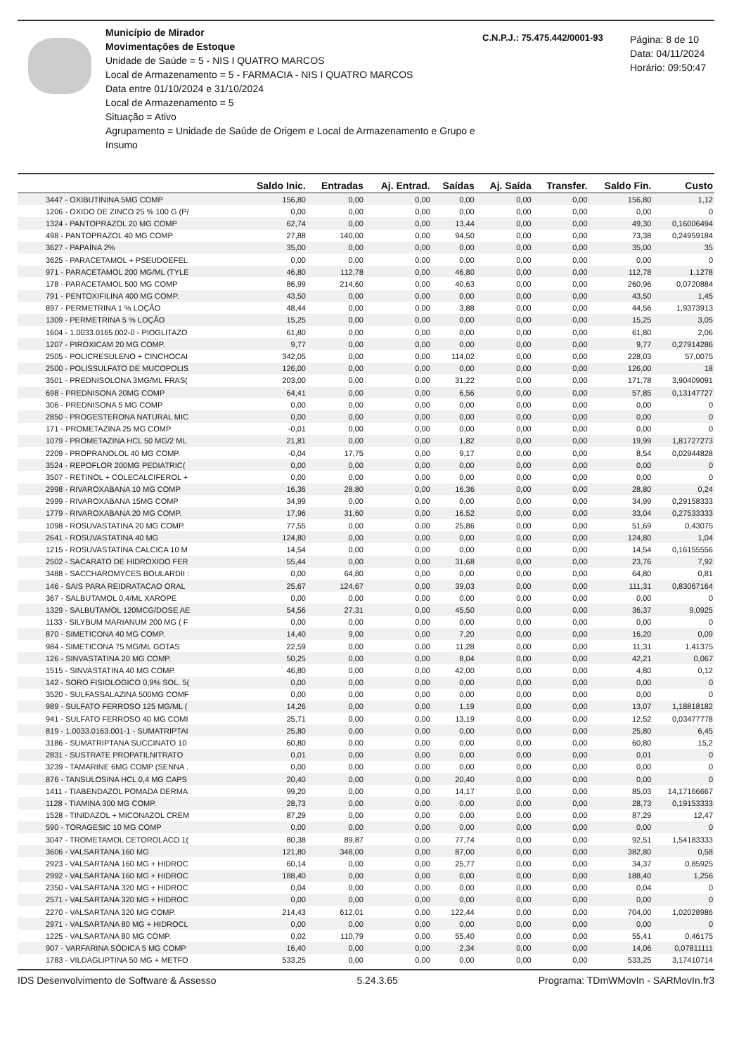Município de Mirador
Movimentações de Estoque
Unidade de Saúde = 5 - NIS I QUATRO MARCOS
Local de Armazenamento = 5 - FARMACIA - NIS I QUATRO MARCOS
Data entre 01/10/2024 e 31/10/2024
Local de Armazenamento = 5
Situação = Ativo
Agrupamento = Unidade de Saúde de Origem e Local de Armazenamento e Grupo e Insumo
C.N.P.J.: 75.475.442/0001-93
Página: 8 de 10
Data: 04/11/2024
Horário: 09:50:47
| | Saldo Inic. | Entradas | Aj. Entrad. | Saídas | Aj. Saída | Transfer. | Saldo Fin. | Custo |
| --- | --- | --- | --- | --- | --- | --- | --- | --- |
| 3447 - OXIBUTININA 5MG COMP | 156,80 | 0,00 | 0,00 | 0,00 | 0,00 | 0,00 | 156,80 | 1,12 |
| 1206 - OXIDO DE ZINCO 25 % 100 G (P/ | 0,00 | 0,00 | 0,00 | 0,00 | 0,00 | 0,00 | 0,00 | 0 |
| 1324 - PANTOPRAZOL 20 MG COMP | 62,74 | 0,00 | 0,00 | 13,44 | 0,00 | 0,00 | 49,30 | 0,16006494 |
| 498 - PANTOPRAZOL 40 MG COMP | 27,88 | 140,00 | 0,00 | 94,50 | 0,00 | 0,00 | 73,38 | 0,24959184 |
| 3627 - PAPAÍNA 2% | 35,00 | 0,00 | 0,00 | 0,00 | 0,00 | 0,00 | 35,00 | 35 |
| 3625 - PARACETAMOL + PSEUDOEFEL | 0,00 | 0,00 | 0,00 | 0,00 | 0,00 | 0,00 | 0,00 | 0 |
| 971 - PARACETAMOL 200 MG/ML (TYLE | 46,80 | 112,78 | 0,00 | 46,80 | 0,00 | 0,00 | 112,78 | 1,1278 |
| 178 - PARACETAMOL 500 MG COMP | 86,99 | 214,60 | 0,00 | 40,63 | 0,00 | 0,00 | 260,96 | 0,0720884 |
| 791 - PENTOXIFILINA 400 MG COMP. | 43,50 | 0,00 | 0,00 | 0,00 | 0,00 | 0,00 | 43,50 | 1,45 |
| 897 - PERMETRINA 1 % LOÇÃO | 48,44 | 0,00 | 0,00 | 3,88 | 0,00 | 0,00 | 44,56 | 1,9373913 |
| 1309 - PERMETRINA 5 % LOÇÃO | 15,25 | 0,00 | 0,00 | 0,00 | 0,00 | 0,00 | 15,25 | 3,05 |
| 1604 - 1.0033.0165.002-0 - PIOGLITAZO | 61,80 | 0,00 | 0,00 | 0,00 | 0,00 | 0,00 | 61,80 | 2,06 |
| 1207 - PIROXICAM 20 MG COMP. | 9,77 | 0,00 | 0,00 | 0,00 | 0,00 | 0,00 | 9,77 | 0,27914286 |
| 2505 - POLICRESULENO + CINCHOCAI | 342,05 | 0,00 | 0,00 | 114,02 | 0,00 | 0,00 | 228,03 | 57,0075 |
| 2500 - POLISSULFATO DE MUCOPOLIS | 126,00 | 0,00 | 0,00 | 0,00 | 0,00 | 0,00 | 126,00 | 18 |
| 3501 - PREDNISOLONA 3MG/ML FRAS( | 203,00 | 0,00 | 0,00 | 31,22 | 0,00 | 0,00 | 171,78 | 3,90409091 |
| 698 - PREDNISONA 20MG COMP | 64,41 | 0,00 | 0,00 | 6,56 | 0,00 | 0,00 | 57,85 | 0,13147727 |
| 306 - PREDNISONA 5 MG COMP | 0,00 | 0,00 | 0,00 | 0,00 | 0,00 | 0,00 | 0,00 | 0 |
| 2850 - PROGESTERONA NATURAL MIC | 0,00 | 0,00 | 0,00 | 0,00 | 0,00 | 0,00 | 0,00 | 0 |
| 171 - PROMETAZINA 25 MG COMP | -0,01 | 0,00 | 0,00 | 0,00 | 0,00 | 0,00 | 0,00 | 0 |
| 1079 - PROMETAZINA HCL 50 MG/2 ML | 21,81 | 0,00 | 0,00 | 1,82 | 0,00 | 0,00 | 19,99 | 1,81727273 |
| 2209 - PROPRANOLOL 40 MG COMP. | -0,04 | 17,75 | 0,00 | 9,17 | 0,00 | 0,00 | 8,54 | 0,02944828 |
| 3524 - REPOFLOR 200MG PEDIATRIC( | 0,00 | 0,00 | 0,00 | 0,00 | 0,00 | 0,00 | 0,00 | 0 |
| 3507 - RETINOL + COLECALCIFEROL + | 0,00 | 0,00 | 0,00 | 0,00 | 0,00 | 0,00 | 0,00 | 0 |
| 2998 - RIVAROXABANA 10 MG COMP | 16,36 | 28,80 | 0,00 | 16,36 | 0,00 | 0,00 | 28,80 | 0,24 |
| 2999 - RIVAROXABANA 15MG COMP | 34,99 | 0,00 | 0,00 | 0,00 | 0,00 | 0,00 | 34,99 | 0,29158333 |
| 1779 - RIVAROXABANA 20 MG COMP. | 17,96 | 31,60 | 0,00 | 16,52 | 0,00 | 0,00 | 33,04 | 0,27533333 |
| 1098 - ROSUVASTATINA 20 MG COMP. | 77,55 | 0,00 | 0,00 | 25,86 | 0,00 | 0,00 | 51,69 | 0,43075 |
| 2641 - ROSUVASTATINA 40 MG | 124,80 | 0,00 | 0,00 | 0,00 | 0,00 | 0,00 | 124,80 | 1,04 |
| 1215 - ROSUVASTATINA CALCICA 10 M | 14,54 | 0,00 | 0,00 | 0,00 | 0,00 | 0,00 | 14,54 | 0,16155556 |
| 2502 - SACARATO DE HIDROXIDO FER | 55,44 | 0,00 | 0,00 | 31,68 | 0,00 | 0,00 | 23,76 | 7,92 |
| 3488 - SACCHAROMYCES BOULARDII : | 0,00 | 64,80 | 0,00 | 0,00 | 0,00 | 0,00 | 64,80 | 0,81 |
| 146 - SAIS PARA REIDRATACAO ORAL | 25,67 | 124,67 | 0,00 | 39,03 | 0,00 | 0,00 | 111,31 | 0,83067164 |
| 367 - SALBUTAMOL 0,4/ML XAROPE | 0,00 | 0,00 | 0,00 | 0,00 | 0,00 | 0,00 | 0,00 | 0 |
| 1329 - SALBUTAMOL 120MCG/DOSE AE | 54,56 | 27,31 | 0,00 | 45,50 | 0,00 | 0,00 | 36,37 | 9,0925 |
| 1133 - SILYBUM MARIANUM 200 MG ( F | 0,00 | 0,00 | 0,00 | 0,00 | 0,00 | 0,00 | 0,00 | 0 |
| 870 - SIMETICONA 40 MG COMP. | 14,40 | 9,00 | 0,00 | 7,20 | 0,00 | 0,00 | 16,20 | 0,09 |
| 984 - SIMETICONA 75 MG/ML GOTAS | 22,59 | 0,00 | 0,00 | 11,28 | 0,00 | 0,00 | 11,31 | 1,41375 |
| 126 - SINVASTATINA 20 MG COMP. | 50,25 | 0,00 | 0,00 | 8,04 | 0,00 | 0,00 | 42,21 | 0,067 |
| 1515 - SINVASTATINA 40 MG COMP. | 46,80 | 0,00 | 0,00 | 42,00 | 0,00 | 0,00 | 4,80 | 0,12 |
| 142 - SORO FISIOLOGICO 0,9% SOL. 5( | 0,00 | 0,00 | 0,00 | 0,00 | 0,00 | 0,00 | 0,00 | 0 |
| 3520 - SULFASSALAZINA 500MG COMF | 0,00 | 0,00 | 0,00 | 0,00 | 0,00 | 0,00 | 0,00 | 0 |
| 989 - SULFATO FERROSO 125 MG/ML ( | 14,26 | 0,00 | 0,00 | 1,19 | 0,00 | 0,00 | 13,07 | 1,18818182 |
| 941 - SULFATO FERROSO 40 MG COMI | 25,71 | 0,00 | 0,00 | 13,19 | 0,00 | 0,00 | 12,52 | 0,03477778 |
| 819 - 1.0033.0163.001-1 - SUMATRIPTAI | 25,80 | 0,00 | 0,00 | 0,00 | 0,00 | 0,00 | 25,80 | 6,45 |
| 3186 - SUMATRIPTANA SUCCINATO 10 | 60,80 | 0,00 | 0,00 | 0,00 | 0,00 | 0,00 | 60,80 | 15,2 |
| 2831 - SUSTRATE PROPATILNITRATO | 0,01 | 0,00 | 0,00 | 0,00 | 0,00 | 0,00 | 0,01 | 0 |
| 3239 - TAMARINE 6MG COMP (SENNA . | 0,00 | 0,00 | 0,00 | 0,00 | 0,00 | 0,00 | 0,00 | 0 |
| 876 - TANSULOSINA HCL 0,4 MG CAPS | 20,40 | 0,00 | 0,00 | 20,40 | 0,00 | 0,00 | 0,00 | 0 |
| 1411 - TIABENDAZOL POMADA DERMA | 99,20 | 0,00 | 0,00 | 14,17 | 0,00 | 0,00 | 85,03 | 14,17166667 |
| 1128 - TIAMINA 300 MG COMP. | 28,73 | 0,00 | 0,00 | 0,00 | 0,00 | 0,00 | 28,73 | 0,19153333 |
| 1528 - TINIDAZOL + MICONAZOL CREM | 87,29 | 0,00 | 0,00 | 0,00 | 0,00 | 0,00 | 87,29 | 12,47 |
| 590 - TORAGESIC 10 MG COMP | 0,00 | 0,00 | 0,00 | 0,00 | 0,00 | 0,00 | 0,00 | 0 |
| 3047 - TROMETAMOL CETOROLACO 1( | 80,38 | 89,87 | 0,00 | 77,74 | 0,00 | 0,00 | 92,51 | 1,54183333 |
| 3606 - VALSARTANA 160 MG | 121,80 | 348,00 | 0,00 | 87,00 | 0,00 | 0,00 | 382,80 | 0,58 |
| 2923 - VALSARTANA 160 MG + HIDROC | 60,14 | 0,00 | 0,00 | 25,77 | 0,00 | 0,00 | 34,37 | 0,85925 |
| 2992 - VALSARTANA 160 MG + HIDROC | 188,40 | 0,00 | 0,00 | 0,00 | 0,00 | 0,00 | 188,40 | 1,256 |
| 2350 - VALSARTANA 320 MG + HIDROC | 0,04 | 0,00 | 0,00 | 0,00 | 0,00 | 0,00 | 0,04 | 0 |
| 2571 - VALSARTANA 320 MG + HIDROC | 0,00 | 0,00 | 0,00 | 0,00 | 0,00 | 0,00 | 0,00 | 0 |
| 2270 - VALSARTANA 320 MG COMP. | 214,43 | 612,01 | 0,00 | 122,44 | 0,00 | 0,00 | 704,00 | 1,02028986 |
| 2971 - VALSARTANA 80 MG + HIDROCL | 0,00 | 0,00 | 0,00 | 0,00 | 0,00 | 0,00 | 0,00 | 0 |
| 1225 - VALSARTANA 80 MG COMP. | 0,02 | 110,79 | 0,00 | 55,40 | 0,00 | 0,00 | 55,41 | 0,46175 |
| 907 - VARFARINA SÓDICA 5 MG COMP | 16,40 | 0,00 | 0,00 | 2,34 | 0,00 | 0,00 | 14,06 | 0,07811111 |
| 1783 - VILDAGLIPTINA 50 MG + METFO | 533,25 | 0,00 | 0,00 | 0,00 | 0,00 | 0,00 | 533,25 | 3,17410714 |
IDS Desenvolvimento de Software & Assesso 5.24.3.65 Programa: TDmWMovIn - SARMovIn.fr3